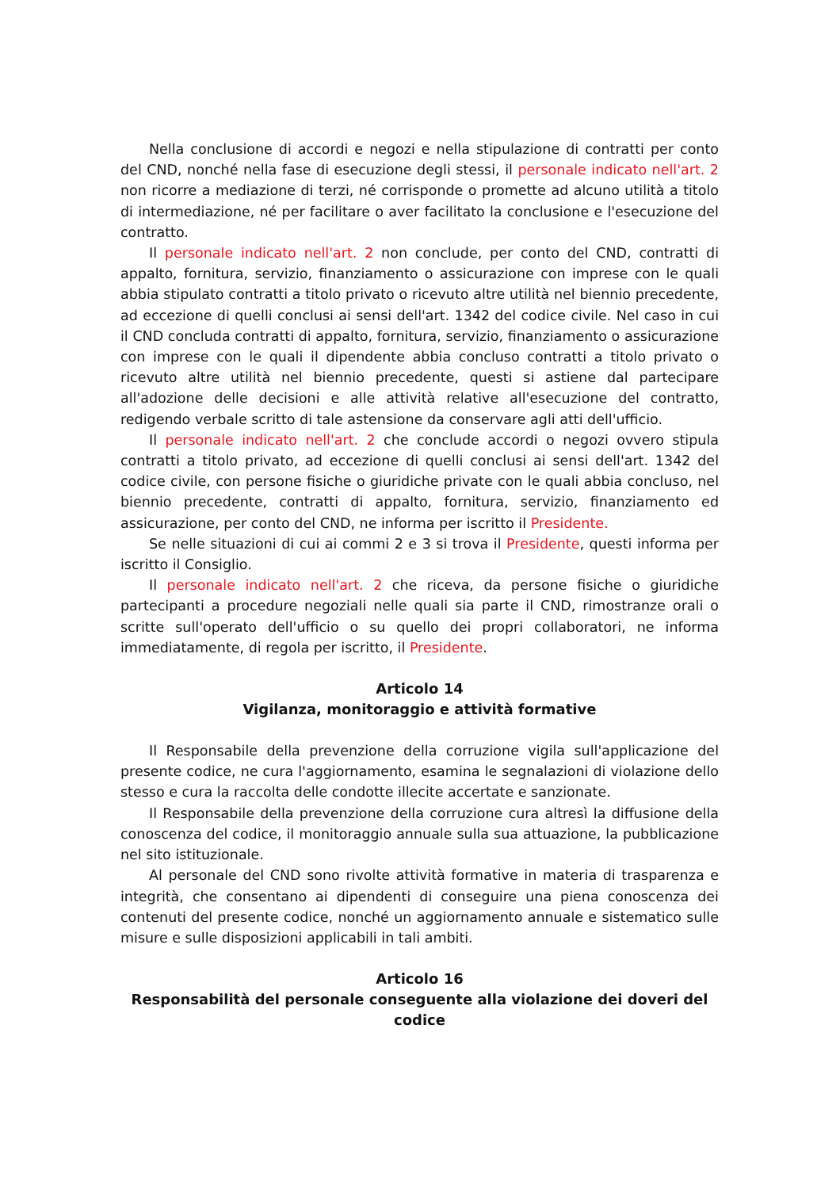Nella conclusione di accordi e negozi e nella stipulazione di contratti per conto del CND, nonché nella fase di esecuzione degli stessi, il personale indicato nell'art. 2 non ricorre a mediazione di terzi, né corrisponde o promette ad alcuno utilità a titolo di intermediazione, né per facilitare o aver facilitato la conclusione e l'esecuzione del contratto.
Il personale indicato nell'art. 2 non conclude, per conto del CND, contratti di appalto, fornitura, servizio, finanziamento o assicurazione con imprese con le quali abbia stipulato contratti a titolo privato o ricevuto altre utilità nel biennio precedente, ad eccezione di quelli conclusi ai sensi dell'art. 1342 del codice civile. Nel caso in cui il CND concluda contratti di appalto, fornitura, servizio, finanziamento o assicurazione con imprese con le quali il dipendente abbia concluso contratti a titolo privato o ricevuto altre utilità nel biennio precedente, questi si astiene dal partecipare all'adozione delle decisioni e alle attività relative all'esecuzione del contratto, redigendo verbale scritto di tale astensione da conservare agli atti dell'ufficio.
Il personale indicato nell'art. 2 che conclude accordi o negozi ovvero stipula contratti a titolo privato, ad eccezione di quelli conclusi ai sensi dell'art. 1342 del codice civile, con persone fisiche o giuridiche private con le quali abbia concluso, nel biennio precedente, contratti di appalto, fornitura, servizio, finanziamento ed assicurazione, per conto del CND, ne informa per iscritto il Presidente.
Se nelle situazioni di cui ai commi 2 e 3 si trova il Presidente, questi informa per iscritto il Consiglio.
Il personale indicato nell'art. 2 che riceva, da persone fisiche o giuridiche partecipanti a procedure negoziali nelle quali sia parte il CND, rimostranze orali o scritte sull'operato dell'ufficio o su quello dei propri collaboratori, ne informa immediatamente, di regola per iscritto, il Presidente.
Articolo 14
Vigilanza, monitoraggio e attività formative
Il Responsabile della prevenzione della corruzione vigila sull'applicazione del presente codice, ne cura l'aggiornamento, esamina le segnalazioni di violazione dello stesso e cura la raccolta delle condotte illecite accertate e sanzionate.
Il Responsabile della prevenzione della corruzione cura altresì la diffusione della conoscenza del codice, il monitoraggio annuale sulla sua attuazione, la pubblicazione nel sito istituzionale.
Al personale del CND sono rivolte attività formative in materia di trasparenza e integrità, che consentano ai dipendenti di conseguire una piena conoscenza dei contenuti del presente codice, nonché un aggiornamento annuale e sistematico sulle misure e sulle disposizioni applicabili in tali ambiti.
Articolo 16
Responsabilità del personale conseguente alla violazione dei doveri del codice